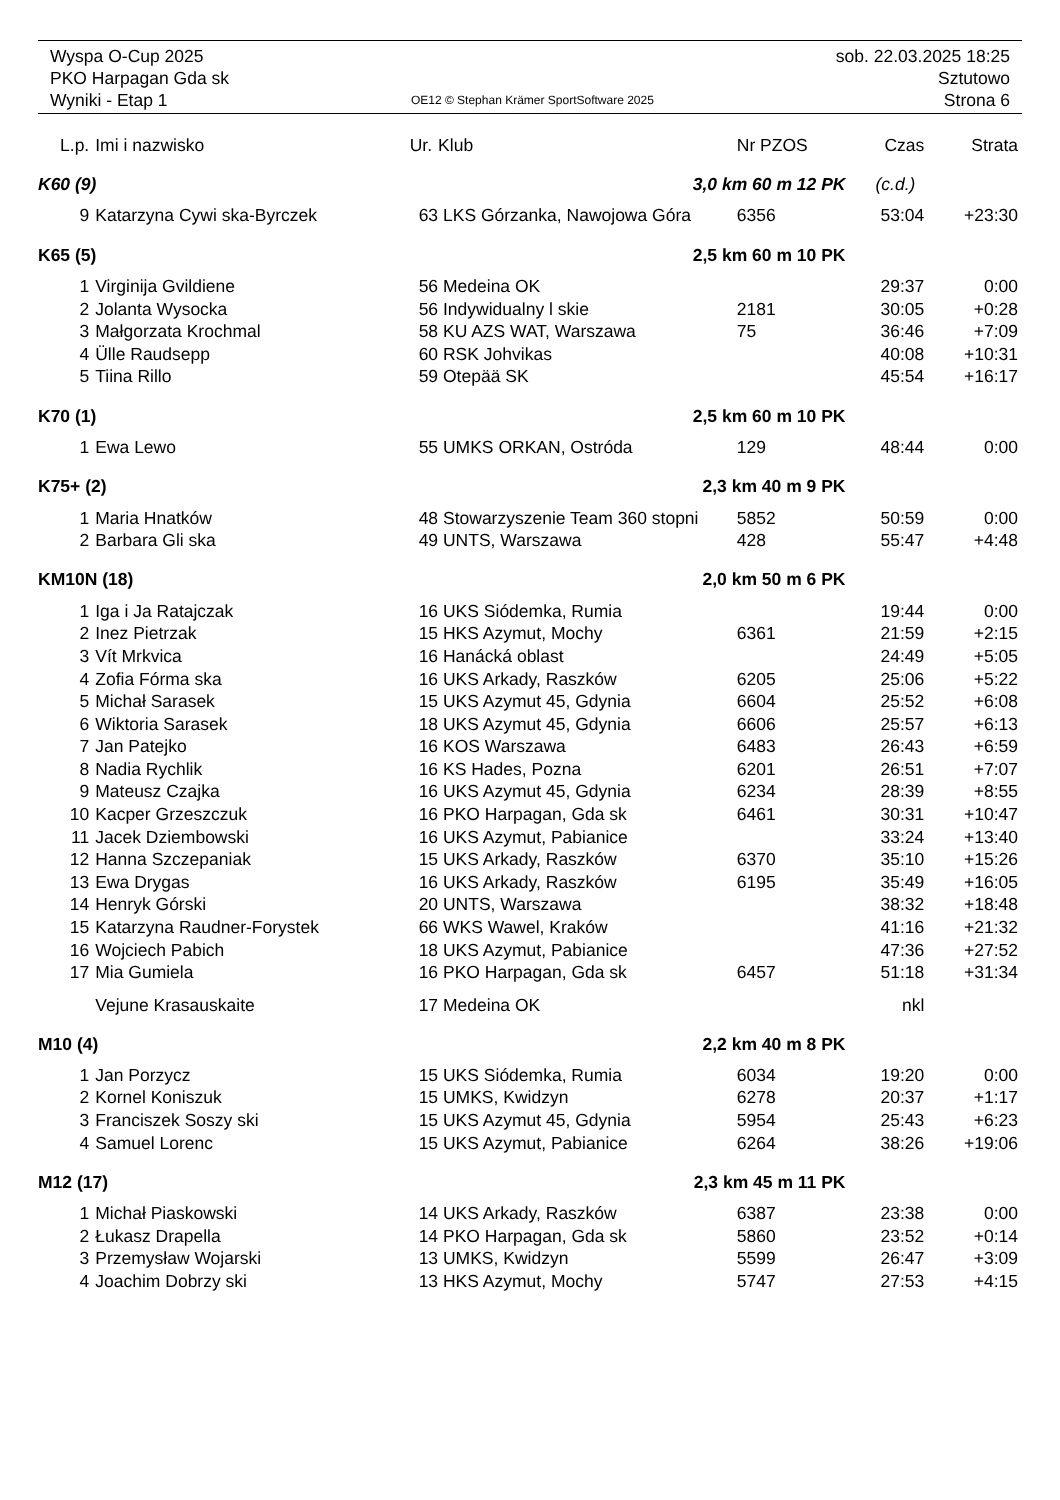Wyspa O-Cup 2025
PKO Harpagan Gda sk
Wyniki - Etap 1
OE12 © Stephan Krämer SportSoftware 2025
sob. 22.03.2025 18:25
Sztutowo
Strona 6
| L.p. | Imi i nazwisko | Ur. | Klub | Nr PZOS | Czas | Strata |
| --- | --- | --- | --- | --- | --- | --- |
| K60 (9) | | | 3,0 km 60 m 12 PK | | (c.d.) | |
| 9 | Katarzyna Cywi ska-Byrczek | 63 | LKS Górzanka, Nawojowa Góra | 6356 | 53:04 | +23:30 |
| K65 (5) | | | 2,5 km 60 m 10 PK | | | |
| 1 | Virginija Gvildiene | 56 | Medeina OK | | 29:37 | 0:00 |
| 2 | Jolanta Wysocka | 56 | Indywidualny l skie | 2181 | 30:05 | +0:28 |
| 3 | Małgorzata Krochmal | 58 | KU AZS WAT, Warszawa | 75 | 36:46 | +7:09 |
| 4 | Ülle Raudsepp | 60 | RSK Johvikas | | 40:08 | +10:31 |
| 5 | Tiina Rillo | 59 | Otepää SK | | 45:54 | +16:17 |
| K70 (1) | | | 2,5 km 60 m 10 PK | | | |
| 1 | Ewa Lewo | 55 | UMKS ORKAN, Ostróda | 129 | 48:44 | 0:00 |
| K75+ (2) | | | 2,3 km 40 m 9 PK | | | |
| 1 | Maria Hnatków | 48 | Stowarzyszenie Team 360 stopni | 5852 | 50:59 | 0:00 |
| 2 | Barbara Gli ska | 49 | UNTS, Warszawa | 428 | 55:47 | +4:48 |
| KM10N (18) | | | 2,0 km 50 m 6 PK | | | |
| 1 | Iga i Ja Ratajczak | 16 | UKS Siódemka, Rumia | | 19:44 | 0:00 |
| 2 | Inez Pietrzak | 15 | HKS Azymut, Mochy | 6361 | 21:59 | +2:15 |
| 3 | Vít Mrkvica | 16 | Hanácká oblast | | 24:49 | +5:05 |
| 4 | Zofia Fórma ska | 16 | UKS Arkady, Raszków | 6205 | 25:06 | +5:22 |
| 5 | Michał Sarasek | 15 | UKS Azymut 45, Gdynia | 6604 | 25:52 | +6:08 |
| 6 | Wiktoria Sarasek | 18 | UKS Azymut 45, Gdynia | 6606 | 25:57 | +6:13 |
| 7 | Jan Patejko | 16 | KOS Warszawa | 6483 | 26:43 | +6:59 |
| 8 | Nadia Rychlik | 16 | KS Hades, Pozna | 6201 | 26:51 | +7:07 |
| 9 | Mateusz Czajka | 16 | UKS Azymut 45, Gdynia | 6234 | 28:39 | +8:55 |
| 10 | Kacper Grzeszczuk | 16 | PKO Harpagan, Gda sk | 6461 | 30:31 | +10:47 |
| 11 | Jacek Dziembowski | 16 | UKS Azymut, Pabianice | | 33:24 | +13:40 |
| 12 | Hanna Szczepaniak | 15 | UKS Arkady, Raszków | 6370 | 35:10 | +15:26 |
| 13 | Ewa Drygas | 16 | UKS Arkady, Raszków | 6195 | 35:49 | +16:05 |
| 14 | Henryk Górski | 20 | UNTS, Warszawa | | 38:32 | +18:48 |
| 15 | Katarzyna Raudner-Forystek | 66 | WKS Wawel, Kraków | | 41:16 | +21:32 |
| 16 | Wojciech Pabich | 18 | UKS Azymut, Pabianice | | 47:36 | +27:52 |
| 17 | Mia Gumiela | 16 | PKO Harpagan, Gda sk | 6457 | 51:18 | +31:34 |
| | Vejune Krasauskaite | 17 | Medeina OK | | nkl | |
| M10 (4) | | | 2,2 km 40 m 8 PK | | | |
| 1 | Jan Porzycz | 15 | UKS Siódemka, Rumia | 6034 | 19:20 | 0:00 |
| 2 | Kornel Koniszuk | 15 | UMKS, Kwidzyn | 6278 | 20:37 | +1:17 |
| 3 | Franciszek Soszy ski | 15 | UKS Azymut 45, Gdynia | 5954 | 25:43 | +6:23 |
| 4 | Samuel Lorenc | 15 | UKS Azymut, Pabianice | 6264 | 38:26 | +19:06 |
| M12 (17) | | | 2,3 km 45 m 11 PK | | | |
| 1 | Michał Piaskowski | 14 | UKS Arkady, Raszków | 6387 | 23:38 | 0:00 |
| 2 | Łukasz Drapella | 14 | PKO Harpagan, Gda sk | 5860 | 23:52 | +0:14 |
| 3 | Przemysław Wojarski | 13 | UMKS, Kwidzyn | 5599 | 26:47 | +3:09 |
| 4 | Joachim Dobrzy ski | 13 | HKS Azymut, Mochy | 5747 | 27:53 | +4:15 |